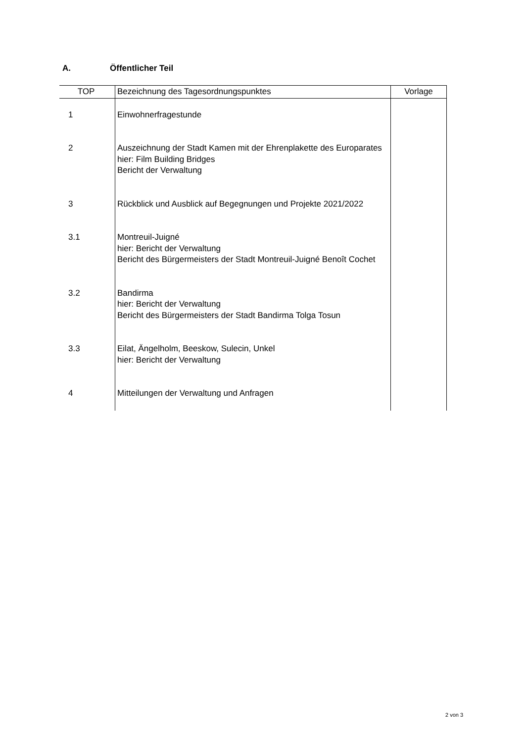A. Öffentlicher Teil
| TOP | Bezeichnung des Tagesordnungspunktes | Vorlage |
| --- | --- | --- |
| 1 | Einwohnerfragestunde | |
| 2 | Auszeichnung der Stadt Kamen mit der Ehrenplakette des Europarates hier: Film Building Bridges Bericht der Verwaltung | |
| 3 | Rückblick und Ausblick auf Begegnungen und Projekte 2021/2022 | |
| 3.1 | Montreuil-Juigné hier: Bericht der Verwaltung Bericht des Bürgermeisters der Stadt Montreuil-Juigné Benoît Cochet | |
| 3.2 | Bandirma hier: Bericht der Verwaltung Bericht des Bürgermeisters der Stadt Bandirma Tolga Tosun | |
| 3.3 | Eilat, Ängelholm, Beeskow, Sulecin, Unkel hier: Bericht der Verwaltung | |
| 4 | Mitteilungen der Verwaltung und Anfragen | |
2 von 3